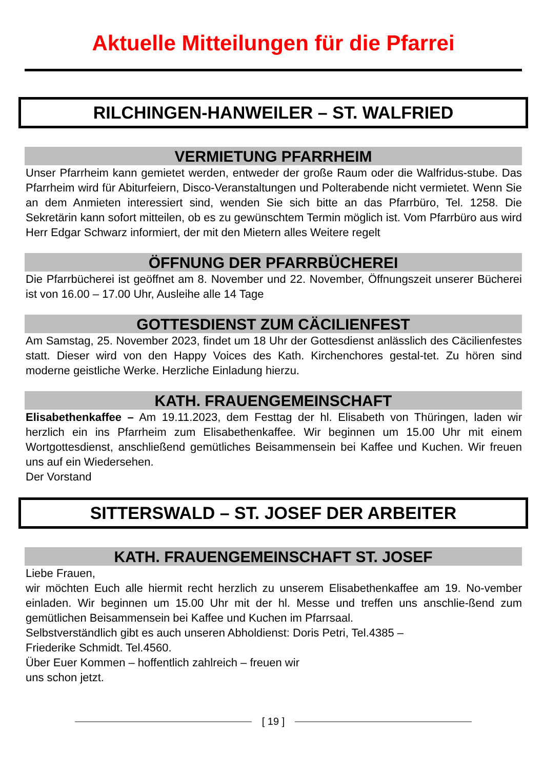Aktuelle Mitteilungen für die Pfarrei
RILCHINGEN-HANWEILER – ST. WALFRIED
VERMIETUNG PFARRHEIM
Unser Pfarrheim kann gemietet werden, entweder der große Raum oder die Walfridus-stube. Das Pfarrheim wird für Abiturfeiern, Disco-Veranstaltungen und Polterabende nicht vermietet. Wenn Sie an dem Anmieten interessiert sind, wenden Sie sich bitte an das Pfarrbüro, Tel. 1258. Die Sekretärin kann sofort mitteilen, ob es zu gewünschtem Termin möglich ist. Vom Pfarrbüro aus wird Herr Edgar Schwarz informiert, der mit den Mietern alles Weitere regelt
ÖFFNUNG DER PFARRBÜCHEREI
Die Pfarrbücherei ist geöffnet am 8. November und 22. November, Öffnungszeit unserer Bücherei ist von 16.00 – 17.00 Uhr, Ausleihe alle 14 Tage
GOTTESDIENST ZUM CÄCILIENFEST
Am Samstag, 25. November 2023, findet um 18 Uhr der Gottesdienst anlässlich des Cäcilienfestes statt. Dieser wird von den Happy Voices des Kath. Kirchenchores gestal-tet. Zu hören sind moderne geistliche Werke. Herzliche Einladung hierzu.
KATH. FRAUENGEMEINSCHAFT
Elisabethenkaffee – Am 19.11.2023, dem Festtag der hl. Elisabeth von Thüringen, laden wir herzlich ein ins Pfarrheim zum Elisabethenkaffee. Wir beginnen um 15.00 Uhr mit einem Wortgottesdienst, anschließend gemütliches Beisammensein bei Kaffee und Kuchen. Wir freuen uns auf ein Wiedersehen.
Der Vorstand
SITTERSWALD – ST. JOSEF DER ARBEITER
KATH. FRAUENGEMEINSCHAFT ST. JOSEF
Liebe Frauen,
wir möchten Euch alle hiermit recht herzlich zu unserem Elisabethenkaffee am 19. No-vember einladen. Wir beginnen um 15.00 Uhr mit der hl. Messe und treffen uns anschlie-ßend zum gemütlichen Beisammensein bei Kaffee und Kuchen im Pfarrsaal.
Selbstverständlich gibt es auch unseren Abholdienst: Doris Petri, Tel.4385 –
Friederike Schmidt. Tel.4560.
Über Euer Kommen – hoffentlich zahlreich – freuen wir
uns schon jetzt.
[ 19 ]